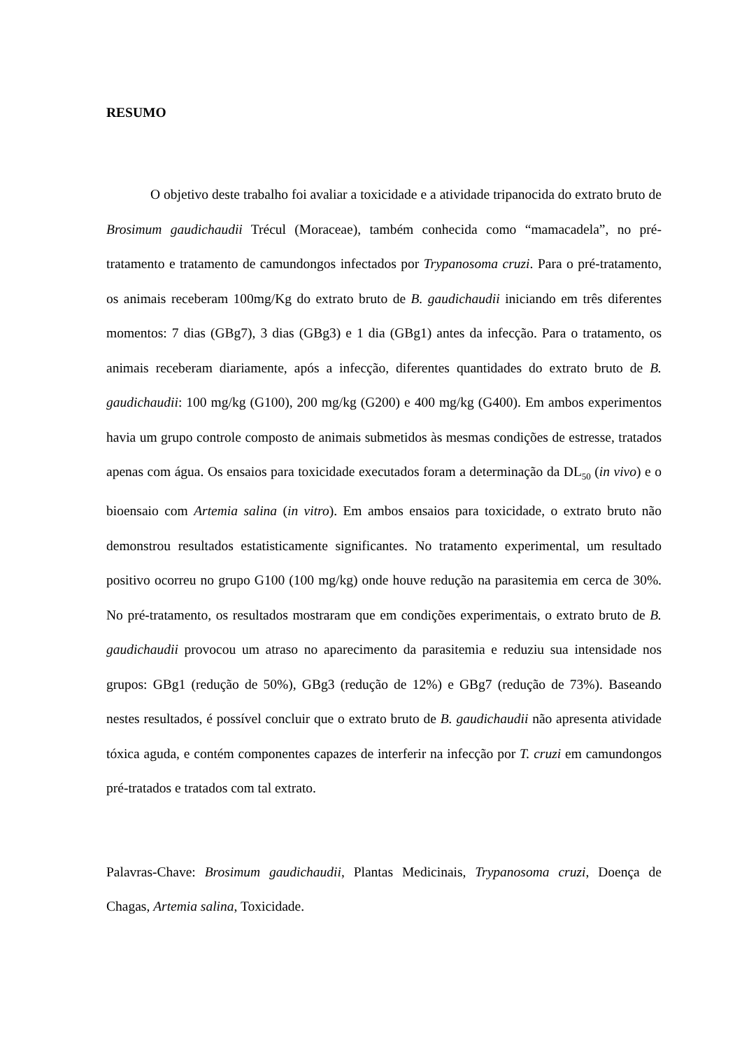RESUMO
O objetivo deste trabalho foi avaliar a toxicidade e a atividade tripanocida do extrato bruto de Brosimum gaudichaudii Trécul (Moraceae), também conhecida como “mamacadela”, no pré-tratamento e tratamento de camundongos infectados por Trypanosoma cruzi. Para o pré-tratamento, os animais receberam 100mg/Kg do extrato bruto de B. gaudichaudii iniciando em três diferentes momentos: 7 dias (GBg7), 3 dias (GBg3) e 1 dia (GBg1) antes da infecção. Para o tratamento, os animais receberam diariamente, após a infecção, diferentes quantidades do extrato bruto de B. gaudichaudii: 100 mg/kg (G100), 200 mg/kg (G200) e 400 mg/kg (G400). Em ambos experimentos havia um grupo controle composto de animais submetidos às mesmas condições de estresse, tratados apenas com água. Os ensaios para toxicidade executados foram a determinação da DL<sub>50</sub> (in vivo) e o bioensaio com Artemia salina (in vitro). Em ambos ensaios para toxicidade, o extrato bruto não demonstrou resultados estatisticamente significantes. No tratamento experimental, um resultado positivo ocorreu no grupo G100 (100 mg/kg) onde houve redução na parasitemia em cerca de 30%. No pré-tratamento, os resultados mostraram que em condições experimentais, o extrato bruto de B. gaudichaudii provocou um atraso no aparecimento da parasitemia e reduziu sua intensidade nos grupos: GBg1 (redução de 50%), GBg3 (redução de 12%) e GBg7 (redução de 73%). Baseando nestes resultados, é possível concluir que o extrato bruto de B. gaudichaudii não apresenta atividade tóxica aguda, e contém componentes capazes de interferir na infecção por T. cruzi em camundongos pré-tratados e tratados com tal extrato.
Palavras-Chave: Brosimum gaudichaudii, Plantas Medicinais, Trypanosoma cruzi, Doença de Chagas, Artemia salina, Toxicidade.